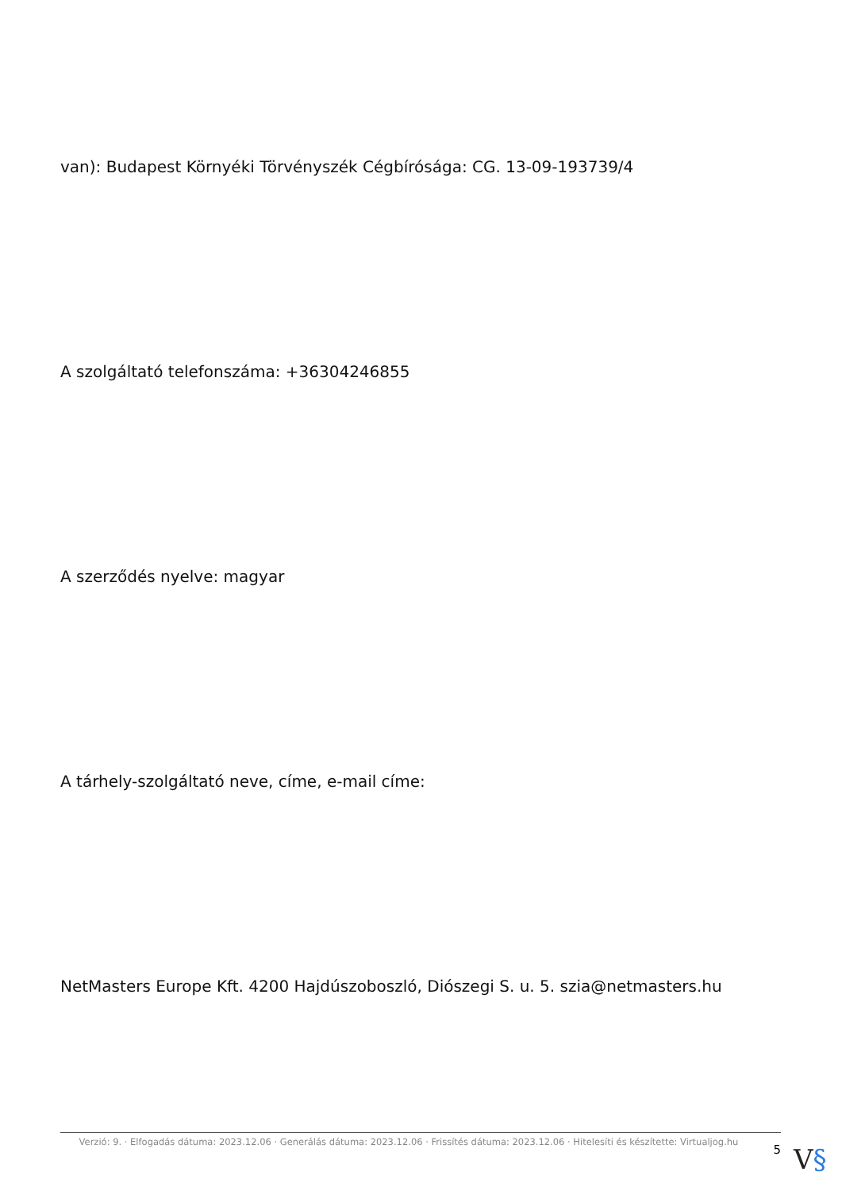van): Budapest Környéki Törvényszék Cégbírósága: CG. 13-09-193739/4
A szolgáltató telefonszáma: +36304246855
A szerződés nyelve: magyar
A tárhely-szolgáltató neve, címe, e-mail címe:
NetMasters Europe Kft. 4200 Hajdúszoboszló, Diószegi S. u. 5. szia@netmasters.hu
Verzió: 9. · Elfogadás dátuma: 2023.12.06 · Generálás dátuma: 2023.12.06 · Frissítés dátuma: 2023.12.06 · Hitelesíti és készítette: Virtualjog.hu
5
V§